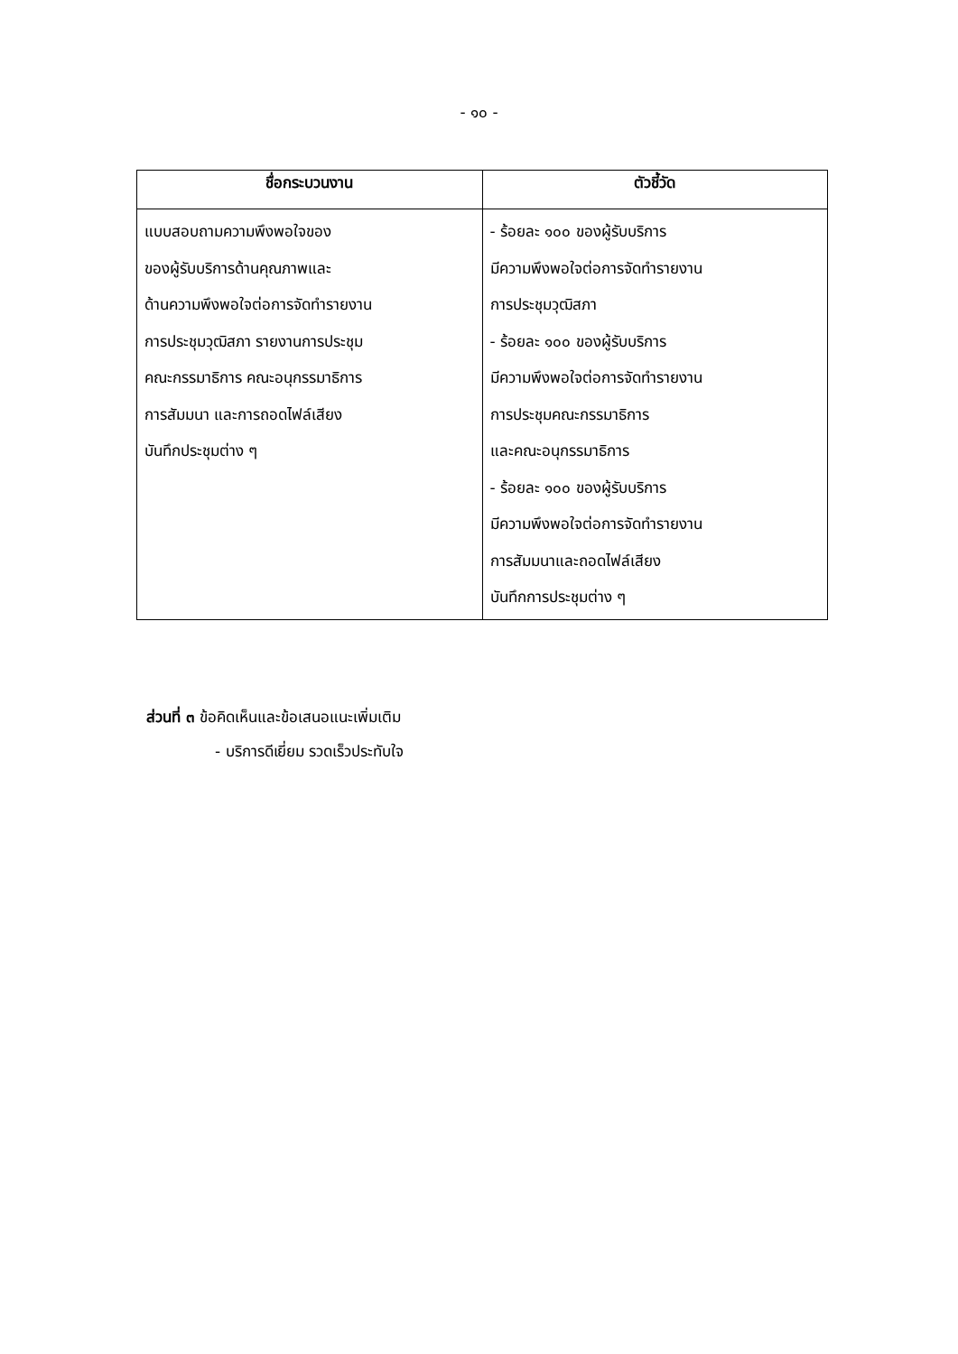- ๑๐ -
| ชื่อกระบวนงาน | ตัวชี้วัด |
| --- | --- |
| แบบสอบถามความพึงพอใจของ ของผู้รับบริการด้านคุณภาพและ ด้านความพึงพอใจต่อการจัดทำรายงาน การประชุมวุฒิสภา รายงานการประชุม คณะกรรมาธิการ คณะอนุกรรมาธิการ การสัมมนา และการถอดไฟล์เสียง บันทึกประชุมต่าง ๆ | - ร้อยละ ๑๐๐ ของผู้รับบริการ มีความพึงพอใจต่อการจัดทำรายงาน การประชุมวุฒิสภา - ร้อยละ ๑๐๐ ของผู้รับบริการ มีความพึงพอใจต่อการจัดทำรายงาน การประชุมคณะกรรมาธิการ และคณะอนุกรรมาธิการ - ร้อยละ ๑๐๐ ของผู้รับบริการ มีความพึงพอใจต่อการจัดทำรายงาน การสัมมนาและถอดไฟล์เสียง บันทึกการประชุมต่าง ๆ |
ส่วนที่ ๓ ข้อคิดเห็นและข้อเสนอแนะเพิ่มเติม
- บริการดีเยี่ยม รวดเร็วประทับใจ